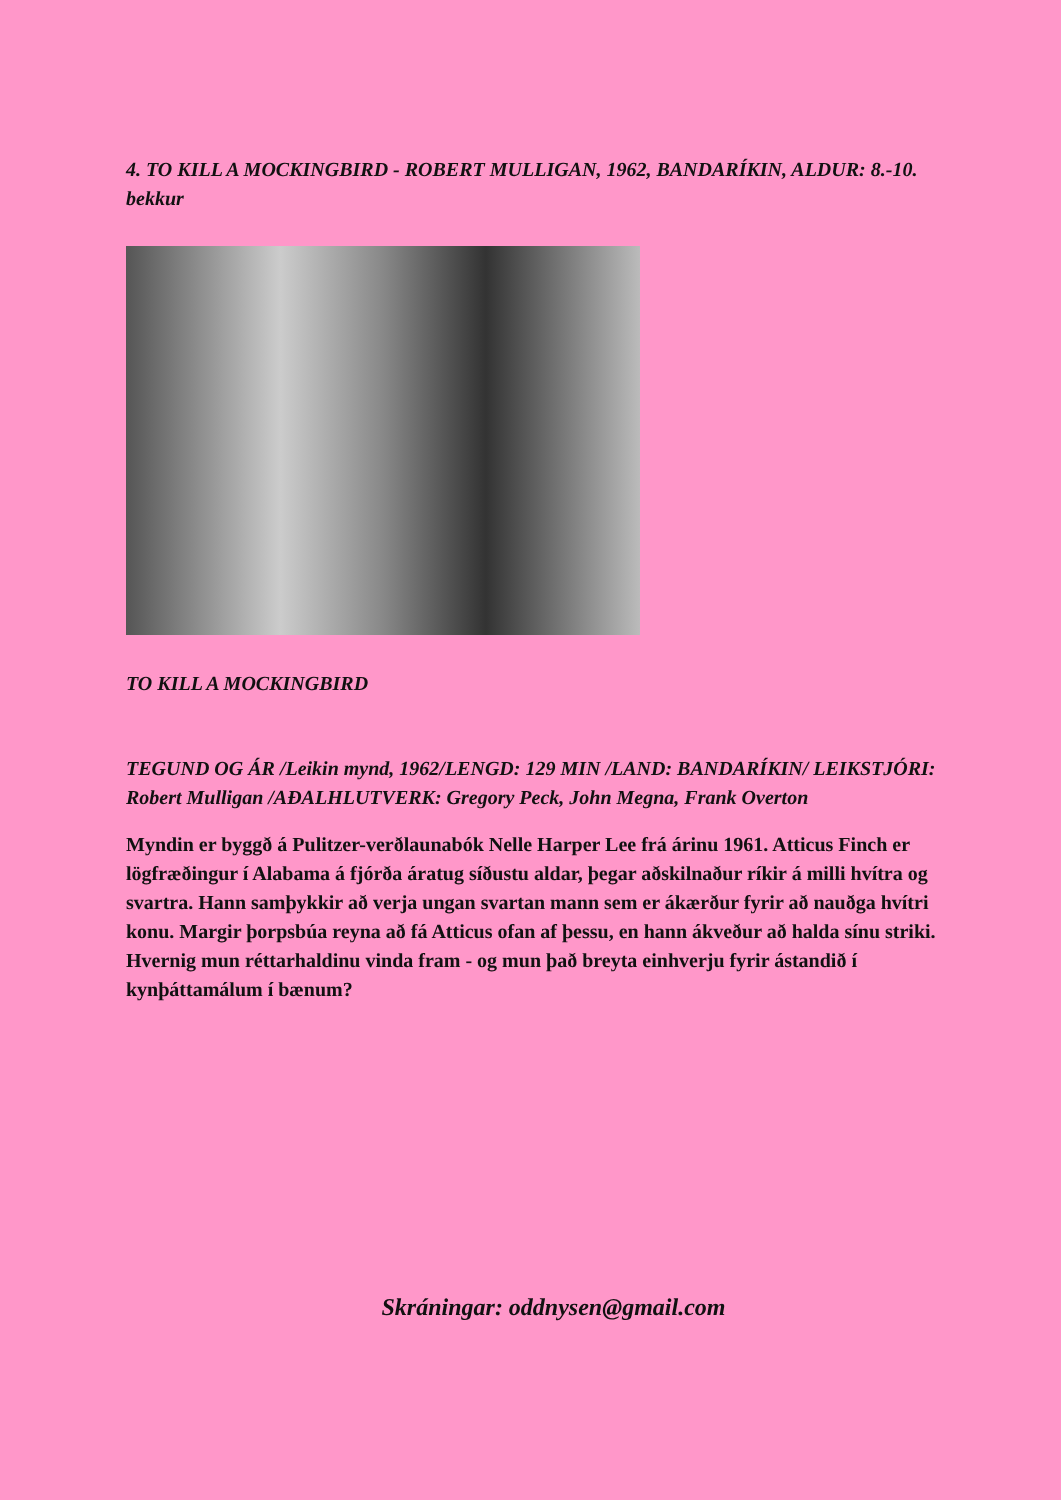4. TO KILL A MOCKINGBIRD - ROBERT MULLIGAN, 1962, BANDARÍKIN, ALDUR: 8.-10. bekkur
TO KILL A MOCKINGBIRD
TEGUND OG ÁR /Leikin mynd, 1962/LENGD: 129 MIN /LAND: BANDARÍKIN/ LEIKSTJÓRI: Robert Mulligan /AÐALHLUTVERK: Gregory Peck, John Megna, Frank Overton
Myndin er byggð á Pulitzer-verðlaunabók Nelle Harper Lee frá árinu 1961. Atticus Finch er lögfræðingur í Alabama á fjórða áratug síðustu aldar, þegar aðskilnaður ríkir á milli hvítra og svartra. Hann samþykkir að verja ungan svartan mann sem er ákærður fyrir að nauðga hvítri konu. Margir þorpsbúa reyna að fá Atticus ofan af þessu, en hann ákveður að halda sínu striki. Hvernig mun réttarhaldinu vinda fram - og mun það breyta einhverju fyrir ástandið í kynþáttamálum í bænum?
Skráningar: oddnysen@gmail.com